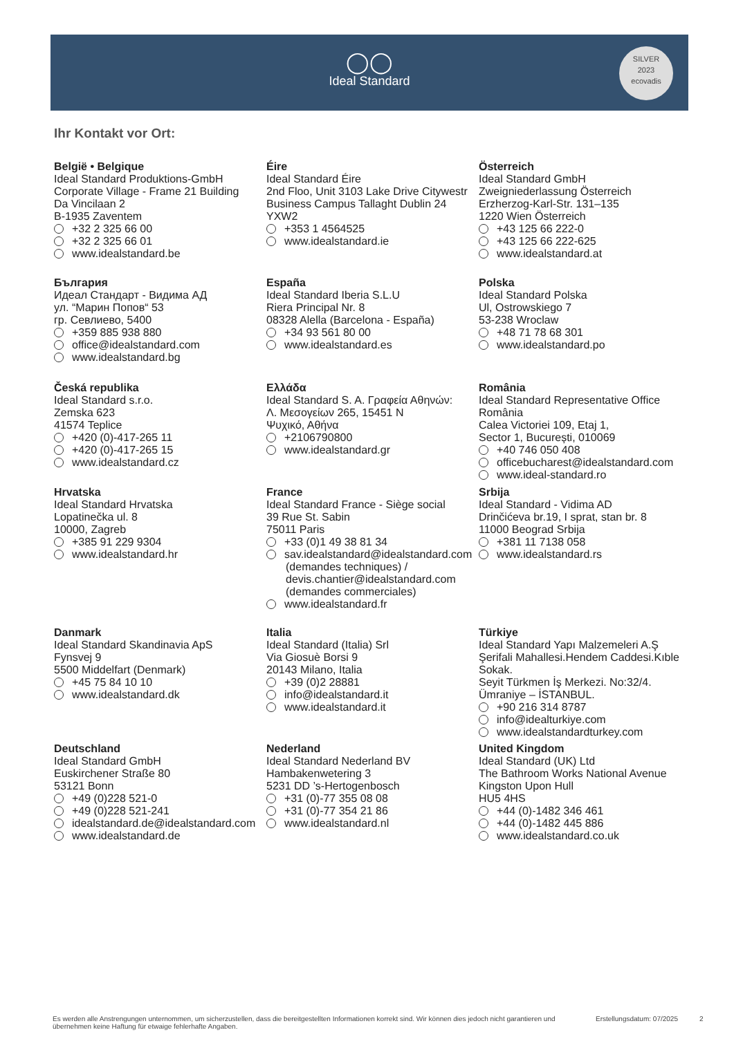◯◯
Ideal Standard
SILVER
2023
ecovadis
Ihr Kontakt vor Ort:
België • Belgique
Ideal Standard Produktions-GmbH
Corporate Village - Frame 21 Building
Da Vincilaan 2
B-1935 Zaventem
+32 2 325 66 00
+32 2 325 66 01
www.idealstandard.be
Éire
Ideal Standard Éire
2nd Floo, Unit 3103 Lake Drive Citywestr
Business Campus Tallaght Dublin 24 YXW2
+353 1 4564525
www.idealstandard.ie
Österreich
Ideal Standard GmbH
Zweigniederlassung Österreich
Erzherzog-Karl-Str. 131–135
1220 Wien Österreich
+43 125 66 222-0
+43 125 66 222-625
www.idealstandard.at
България
Идеал Стандарт - Видима АД
ул. “Марин Попов“ 53
гр. Севлиево, 5400
+359 885 938 880
office@idealstandard.com
www.idealstandard.bg
España
Ideal Standard Iberia S.L.U
Riera Principal Nr. 8
08328 Alella (Barcelona - España)
+34 93 561 80 00
www.idealstandard.es
Polska
Ideal Standard Polska
Ul, Ostrowskiego 7
53-238 Wroclaw
+48 71 78 68 301
www.idealstandard.po
Česká republika
Ideal Standard s.r.o.
Zemska 623
41574 Teplice
+420 (0)-417-265 11
+420 (0)-417-265 15
www.idealstandard.cz
Ελλάδα
Ideal Standard S. A. Γραφεία Αθηνών:
Λ. Μεσογείων 265, 15451 Ν
Ψυχικό, Αθήνα
+2106790800
www.idealstandard.gr
România
Ideal Standard Representative Office România
Calea Victoriei 109, Etaj 1,
Sector 1, București, 010069
+40 746 050 408
officebucharest@idealstandard.com
www.ideal-standard.ro
Hrvatska
Ideal Standard Hrvatska
Lopatinečka ul. 8
10000, Zagreb
+385 91 229 9304
www.idealstandard.hr
France
Ideal Standard France - Siège social
39 Rue St. Sabin
75011 Paris
+33 (0)1 49 38 81 34
sav.idealstandard@idealstandard.com
(demandes techniques) /
devis.chantier@idealstandard.com
(demandes commerciales)
www.idealstandard.fr
Srbija
Ideal Standard - Vidima AD
Drinčićeva br.19, I sprat, stan br. 8
11000 Beograd Srbija
+381 11 7138 058
www.idealstandard.rs
Danmark
Ideal Standard Skandinavia ApS
Fynsvej 9
5500 Middelfart (Denmark)
+45 75 84 10 10
www.idealstandard.dk
Italia
Ideal Standard (Italia) Srl
Via Giosuè Borsi 9
20143 Milano, Italia
+39 (0)2 28881
info@idealstandard.it
www.idealstandard.it
Türkiye
Ideal Standard Yapı Malzemeleri A.Ş
Şerifali Mahallesi.Hendem Caddesi.Kıble Sokak.
Seyit Türkmen İş Merkezi. No:32/4.
Ümraniye – İSTANBUL.
+90 216 314 8787
info@idealturkiye.com
www.idealstandardturkey.com
Deutschland
Ideal Standard GmbH
Euskirchener Straße 80
53121 Bonn
+49 (0)228 521-0
+49 (0)228 521-241
idealstandard.de@idealstandard.com
www.idealstandard.de
Nederland
Ideal Standard Nederland BV
Hambakenwetering 3
5231 DD ’s-Hertogenbosch
+31 (0)-77 355 08 08
+31 (0)-77 354 21 86
www.idealstandard.nl
United Kingdom
Ideal Standard (UK) Ltd
The Bathroom Works National Avenue
Kingston Upon Hull
HU5 4HS
+44 (0)-1482 346 461
+44 (0)-1482 445 886
www.idealstandard.co.uk
Es werden alle Anstrengungen unternommen, um sicherzustellen, dass die bereitgestellten Informationen korrekt sind. Wir können dies jedoch nicht garantieren und übernehmen keine Haftung für etwaige fehlerhafte Angaben.
Erstellungsdatum: 07/2025 2